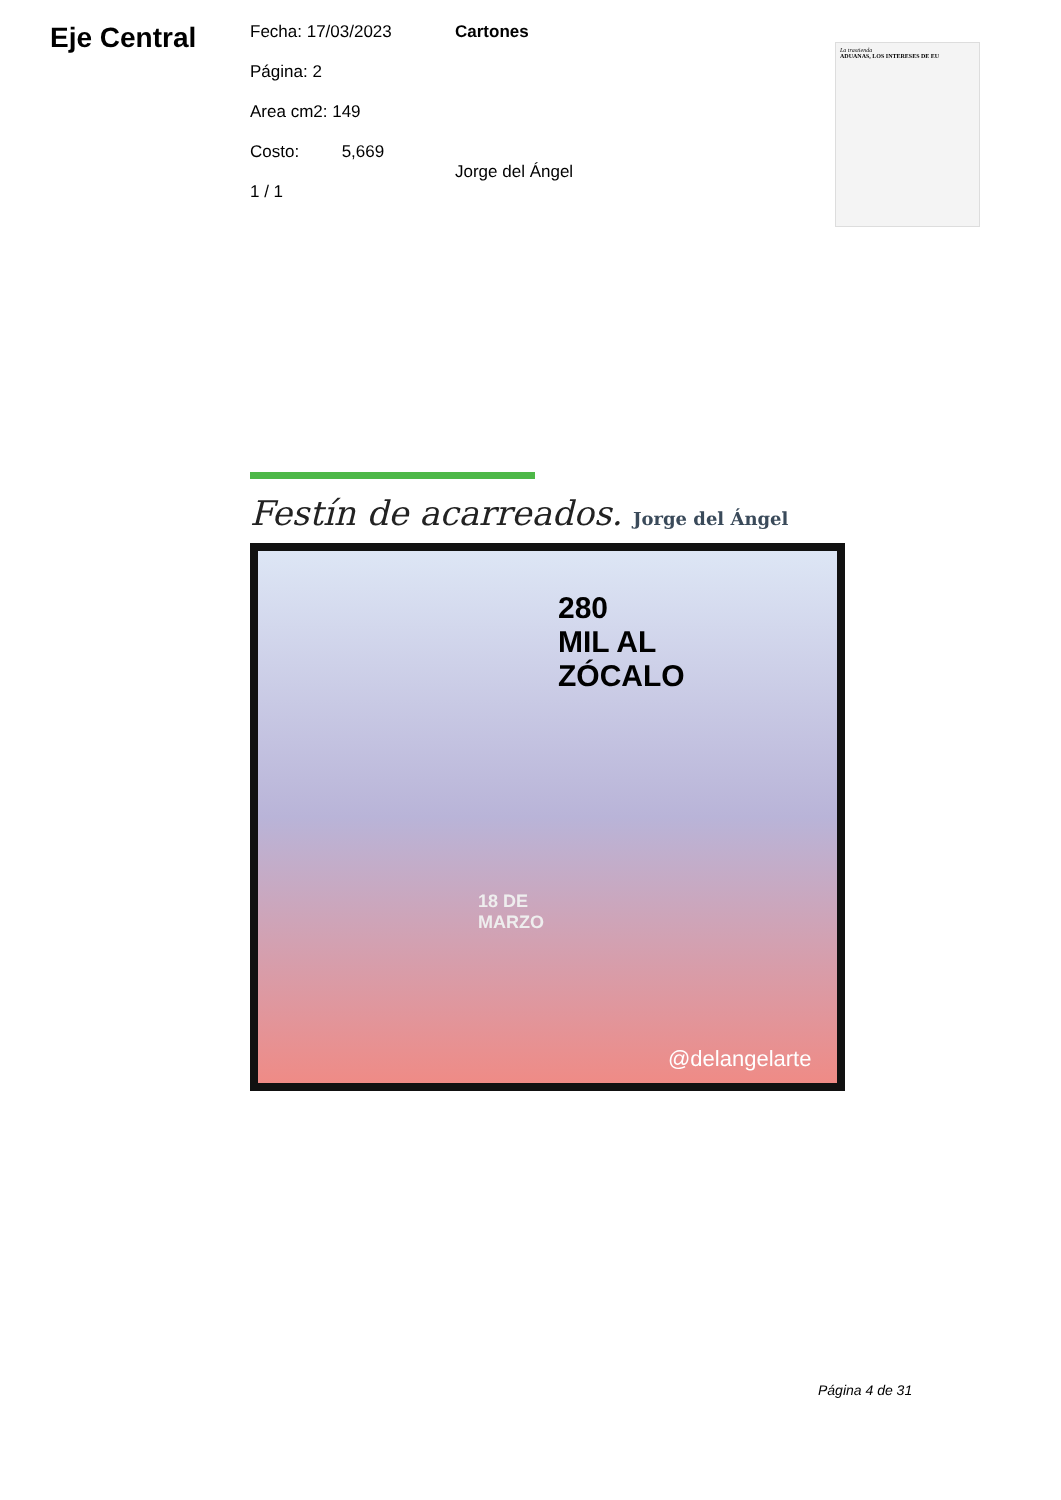Eje Central
Fecha: 17/03/2023
Página: 2
Area cm2: 149
Costo: 5,669
1 / 1
Cartones
Jorge del Ángel
La trastienda
ADUANAS, LOS INTERESES DE EU
Festín de acarreados. Jorge del Ángel
280
MIL AL
ZÓCALO
18 DE
MARZO
@delangelarte
Página 4 de 31